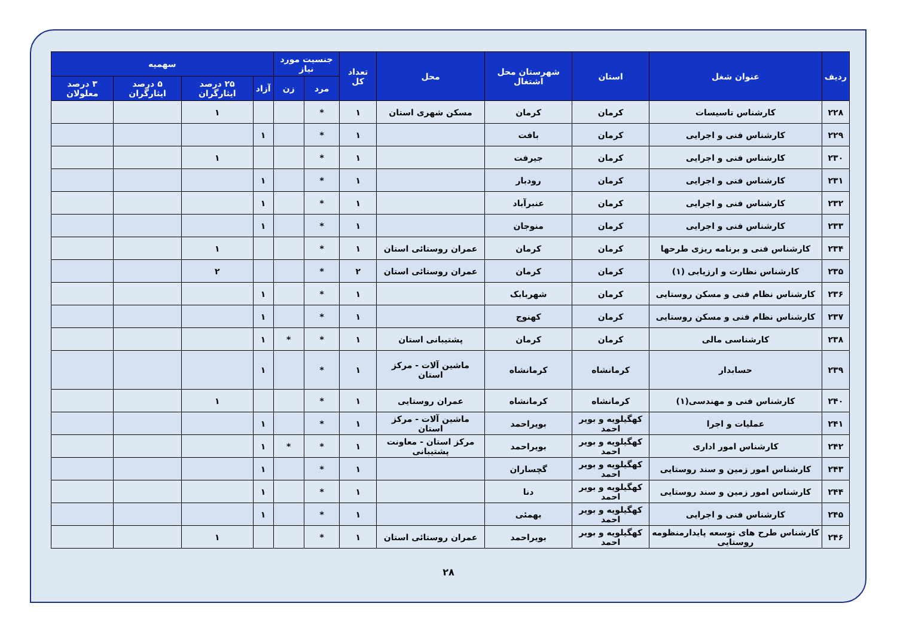| ردیف | عنوان شغل | استان | شهرستان محل اشتغال | محل | تعداد کل | جنسیت مورد نیاز | | سهمیه | | | |
| --- | --- | --- | --- | --- | --- | --- | --- | --- | --- | --- | --- |
| | | | | | | مرد | زن | آزاد | ۲۵ درصد ایثارگران | ۵ درصد ایثارگران | ۳ درصد معلولان |
| ۲۲۸ | کارشناس تاسیسات | کرمان | کرمان | مسکن شهری استان | ۱ | * | | | ۱ | | |
| ۲۲۹ | کارشناس فنی و اجرایی | کرمان | بافت | | ۱ | * | | ۱ | | | |
| ۲۳۰ | کارشناس فنی و اجرایی | کرمان | جیرفت | | ۱ | * | | | ۱ | | |
| ۲۳۱ | کارشناس فنی و اجرایی | کرمان | رودبار | | ۱ | * | | ۱ | | | |
| ۲۳۲ | کارشناس فنی و اجرایی | کرمان | عنبرآباد | | ۱ | * | | ۱ | | | |
| ۲۳۳ | کارشناس فنی و اجرایی | کرمان | منوجان | | ۱ | * | | ۱ | | | |
| ۲۳۴ | کارشناس فنی و برنامه ریزی طرحها | کرمان | کرمان | عمران روستائی استان | ۱ | * | | | ۱ | | |
| ۲۳۵ | کارشناس نظارت و ارزیابی (۱) | کرمان | کرمان | عمران روستائی استان | ۲ | * | | | ۲ | | |
| ۲۳۶ | کارشناس نظام فنی و مسکن روستایی | کرمان | شهربابک | | ۱ | * | | ۱ | | | |
| ۲۳۷ | کارشناس نظام فنی و مسکن روستایی | کرمان | کهنوج | | ۱ | * | | ۱ | | | |
| ۲۳۸ | کارشناسی مالی | کرمان | کرمان | پشتیبانی استان | ۱ | * | * | ۱ | | | |
| ۲۳۹ | حسابدار | کرمانشاه | کرمانشاه | ماشین آلات - مرکز استان | ۱ | * | | ۱ | | | |
| ۲۴۰ | کارشناس فنی و مهندسی(۱) | کرمانشاه | کرمانشاه | عمران روستایی | ۱ | * | | | ۱ | | |
| ۲۴۱ | عملیات و اجرا | کهگیلویه و بویر احمد | بویراحمد | ماشین آلات - مرکز استان | ۱ | * | | ۱ | | | |
| ۲۴۲ | کارشناس امور اداری | کهگیلویه و بویر احمد | بویراحمد | مرکز استان - معاونت پشتیبانی | ۱ | * | * | ۱ | | | |
| ۲۴۳ | کارشناس امور زمین و سند روستایی | کهگیلویه و بویر احمد | گچساران | | ۱ | * | | ۱ | | | |
| ۲۴۴ | کارشناس امور زمین و سند روستایی | کهگیلویه و بویر احمد | دنا | | ۱ | * | | ۱ | | | |
| ۲۴۵ | کارشناس فنی و اجرایی | کهگیلویه و بویر احمد | بهمئی | | ۱ | * | | ۱ | | | |
| ۲۴۶ | کارشناس طرح های توسعه پایدارمنظومه روستایی | کهگیلویه و بویر احمد | بویراحمد | عمران روستائی استان | ۱ | * | | | ۱ | | |
۲۸